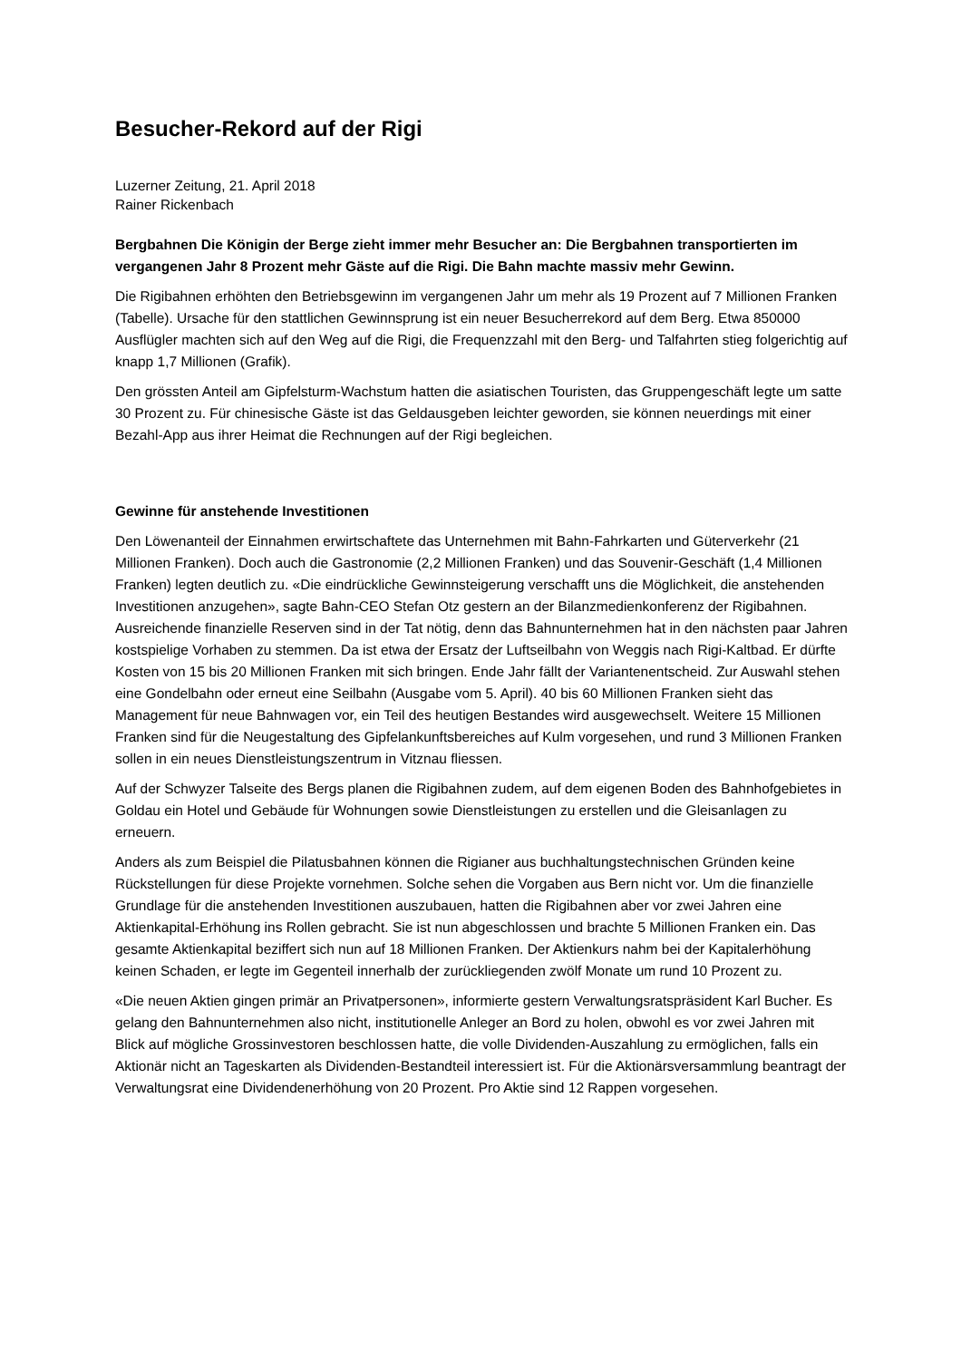Besucher-Rekord auf der Rigi
Luzerner Zeitung, 21. April 2018
Rainer Rickenbach
Bergbahnen Die Königin der Berge zieht immer mehr Besucher an: Die Bergbahnen transportierten im vergangenen Jahr 8 Prozent mehr Gäste auf die Rigi. Die Bahn machte massiv mehr Gewinn.
Die Rigibahnen erhöhten den Betriebsgewinn im vergangenen Jahr um mehr als 19 Prozent auf 7 Millionen Franken (Tabelle). Ursache für den stattlichen Gewinnsprung ist ein neuer Besucherrekord auf dem Berg. Etwa 850000 Ausflügler machten sich auf den Weg auf die Rigi, die Frequenzzahl mit den Berg- und Talfahrten stieg folgerichtig auf knapp 1,7 Millionen (Grafik).
Den grössten Anteil am Gipfelsturm-Wachstum hatten die asiatischen Touristen, das Gruppengeschäft legte um satte 30 Prozent zu. Für chinesische Gäste ist das Geldausgeben leichter geworden, sie können neuerdings mit einer Bezahl-App aus ihrer Heimat die Rechnungen auf der Rigi begleichen.
Gewinne für anstehende Investitionen
Den Löwenanteil der Einnahmen erwirtschaftete das Unternehmen mit Bahn-Fahrkarten und Güterverkehr (21 Millionen Franken). Doch auch die Gastronomie (2,2 Millionen Franken) und das Souvenir-Geschäft (1,4 Millionen Franken) legten deutlich zu. «Die eindrückliche Gewinnsteigerung verschafft uns die Möglichkeit, die anstehenden Investitionen anzugehen», sagte Bahn-CEO Stefan Otz gestern an der Bilanzmedienkonferenz der Rigibahnen. Ausreichende finanzielle Reserven sind in der Tat nötig, denn das Bahnunternehmen hat in den nächsten paar Jahren kostspielige Vorhaben zu stemmen. Da ist etwa der Ersatz der Luftseilbahn von Weggis nach Rigi-Kaltbad. Er dürfte Kosten von 15 bis 20 Millionen Franken mit sich bringen. Ende Jahr fällt der Variantenentscheid. Zur Auswahl stehen eine Gondelbahn oder erneut eine Seilbahn (Ausgabe vom 5. April). 40 bis 60 Millionen Franken sieht das Management für neue Bahnwagen vor, ein Teil des heutigen Bestandes wird ausgewechselt. Weitere 15 Millionen Franken sind für die Neugestaltung des Gipfelankunftsbereiches auf Kulm vorgesehen, und rund 3 Millionen Franken sollen in ein neues Dienstleistungszentrum in Vitznau fliessen.
Auf der Schwyzer Talseite des Bergs planen die Rigibahnen zudem, auf dem eigenen Boden des Bahnhofgebietes in Goldau ein Hotel und Gebäude für Wohnungen sowie Dienstleistungen zu erstellen und die Gleisanlagen zu erneuern.
Anders als zum Beispiel die Pilatusbahnen können die Rigianer aus buchhaltungstechnischen Gründen keine Rückstellungen für diese Projekte vornehmen. Solche sehen die Vorgaben aus Bern nicht vor. Um die finanzielle Grundlage für die anstehenden Investitionen auszubauen, hatten die Rigibahnen aber vor zwei Jahren eine Aktienkapital-Erhöhung ins Rollen gebracht. Sie ist nun abgeschlossen und brachte 5 Millionen Franken ein. Das gesamte Aktienkapital beziffert sich nun auf 18 Millionen Franken. Der Aktienkurs nahm bei der Kapitalerhöhung keinen Schaden, er legte im Gegenteil innerhalb der zurückliegenden zwölf Monate um rund 10 Prozent zu.
«Die neuen Aktien gingen primär an Privatpersonen», informierte gestern Verwaltungsratspräsident Karl Bucher. Es gelang den Bahnunternehmen also nicht, institutionelle Anleger an Bord zu holen, obwohl es vor zwei Jahren mit Blick auf mögliche Grossinvestoren beschlossen hatte, die volle Dividenden-Auszahlung zu ermöglichen, falls ein Aktionär nicht an Tageskarten als Dividenden-Bestandteil interessiert ist. Für die Aktionärsversammlung beantragt der Verwaltungsrat eine Dividendenerhöhung von 20 Prozent. Pro Aktie sind 12 Rappen vorgesehen.